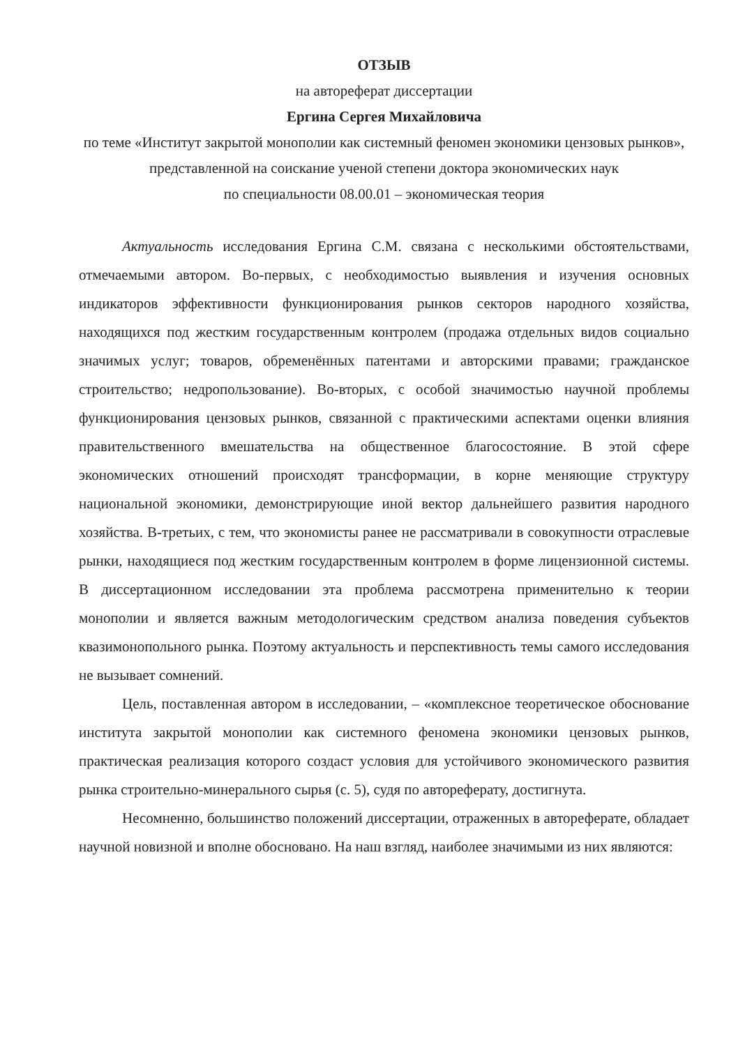ОТЗЫВ
на автореферат диссертации
Ергина Сергея Михайловича
по теме «Институт закрытой монополии как системный феномен экономики цензовых рынков»,
представленной на соискание ученой степени доктора экономических наук
по специальности 08.00.01 – экономическая теория
Актуальность исследования Ергина С.М. связана с несколькими обстоятельствами, отмечаемыми автором. Во-первых, с необходимостью выявления и изучения основных индикаторов эффективности функционирования рынков секторов народного хозяйства, находящихся под жестким государственным контролем (продажа отдельных видов социально значимых услуг; товаров, обременённых патентами и авторскими правами; гражданское строительство; недропользование). Во-вторых, с особой значимостью научной проблемы функционирования цензовых рынков, связанной с практическими аспектами оценки влияния правительственного вмешательства на общественное благосостояние. В этой сфере экономических отношений происходят трансформации, в корне меняющие структуру национальной экономики, демонстрирующие иной вектор дальнейшего развития народного хозяйства. В-третьих, с тем, что экономисты ранее не рассматривали в совокупности отраслевые рынки, находящиеся под жестким государственным контролем в форме лицензионной системы. В диссертационном исследовании эта проблема рассмотрена применительно к теории монополии и является важным методологическим средством анализа поведения субъектов квазимонопольного рынка. Поэтому актуальность и перспективность темы самого исследования не вызывает сомнений.
Цель, поставленная автором в исследовании, – «комплексное теоретическое обоснование института закрытой монополии как системного феномена экономики цензовых рынков, практическая реализация которого создаст условия для устойчивого экономического развития рынка строительно-минерального сырья (с. 5), судя по автореферату, достигнута.
Несомненно, большинство положений диссертации, отраженных в автореферате, обладает научной новизной и вполне обосновано. На наш взгляд, наиболее значимыми из них являются: